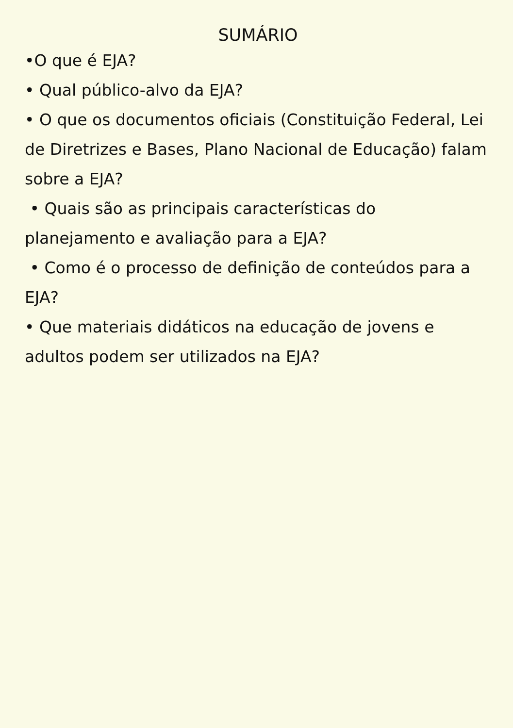SUMÁRIO
•O que é EJA?
• Qual público-alvo da EJA?
• O que os documentos oficiais (Constituição Federal, Lei de Diretrizes e Bases, Plano Nacional de Educação) falam sobre a EJA?
• Quais são as principais características do planejamento e avaliação para a EJA?
• Como é o processo de definição de conteúdos para a EJA?
• Que materiais didáticos na educação de jovens e adultos podem ser utilizados na EJA?